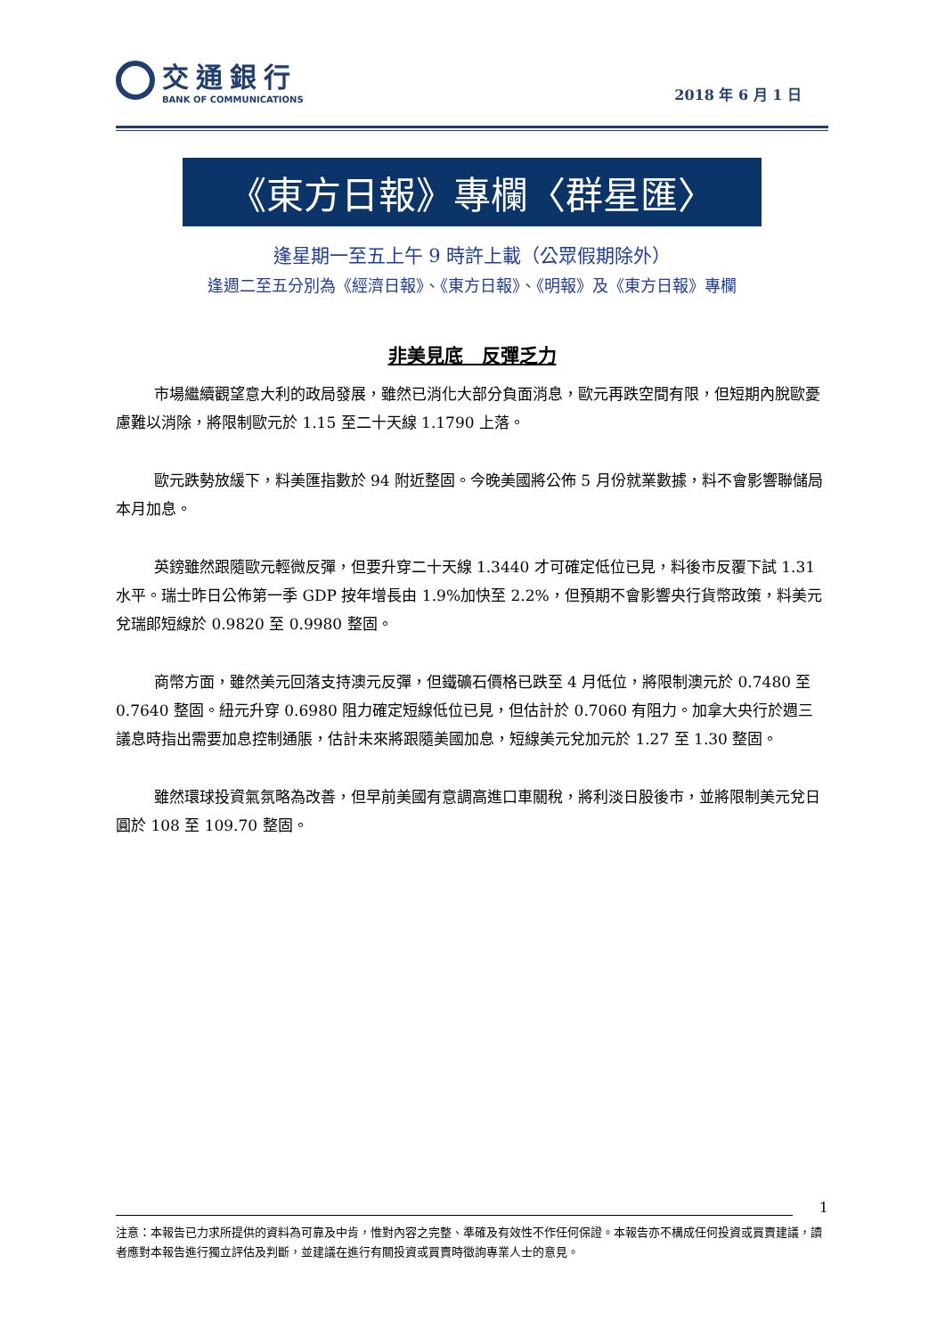交通銀行
BANK OF COMMUNICATIONS
2018 年 6 月 1 日
《東方日報》專欄〈群星匯〉
逢星期一至五上午 9 時許上載（公眾假期除外）
逢週二至五分別為《經濟日報》、《東方日報》、《明報》及《東方日報》專欄
非美見底　反彈乏力
市場繼續觀望意大利的政局發展，雖然已消化大部分負面消息，歐元再跌空間有限，但短期內脫歐憂慮難以消除，將限制歐元於 1.15 至二十天線 1.1790 上落。
歐元跌勢放緩下，料美匯指數於 94 附近整固。今晚美國將公佈 5 月份就業數據，料不會影響聯儲局本月加息。
英鎊雖然跟隨歐元輕微反彈，但要升穿二十天線 1.3440 才可確定低位已見，料後市反覆下試 1.31 水平。瑞士昨日公佈第一季 GDP 按年增長由 1.9%加快至 2.2%，但預期不會影響央行貨幣政策，料美元兌瑞郎短線於 0.9820 至 0.9980 整固。
商幣方面，雖然美元回落支持澳元反彈，但鐵礦石價格已跌至 4 月低位，將限制澳元於 0.7480 至 0.7640 整固。紐元升穿 0.6980 阻力確定短線低位已見，但估計於 0.7060 有阻力。加拿大央行於週三議息時指出需要加息控制通脹，估計未來將跟隨美國加息，短線美元兌加元於 1.27 至 1.30 整固。
雖然環球投資氣氛略為改善，但早前美國有意調高進口車關稅，將利淡日股後市，並將限制美元兌日圓於 108 至 109.70 整固。
1
注意：本報告已力求所提供的資料為可靠及中肯，惟對內容之完整、準確及有效性不作任何保證。本報告亦不構成任何投資或買賣建議，讀者應對本報告進行獨立評估及判斷，並建議在進行有關投資或買賣時徵詢專業人士的意見。